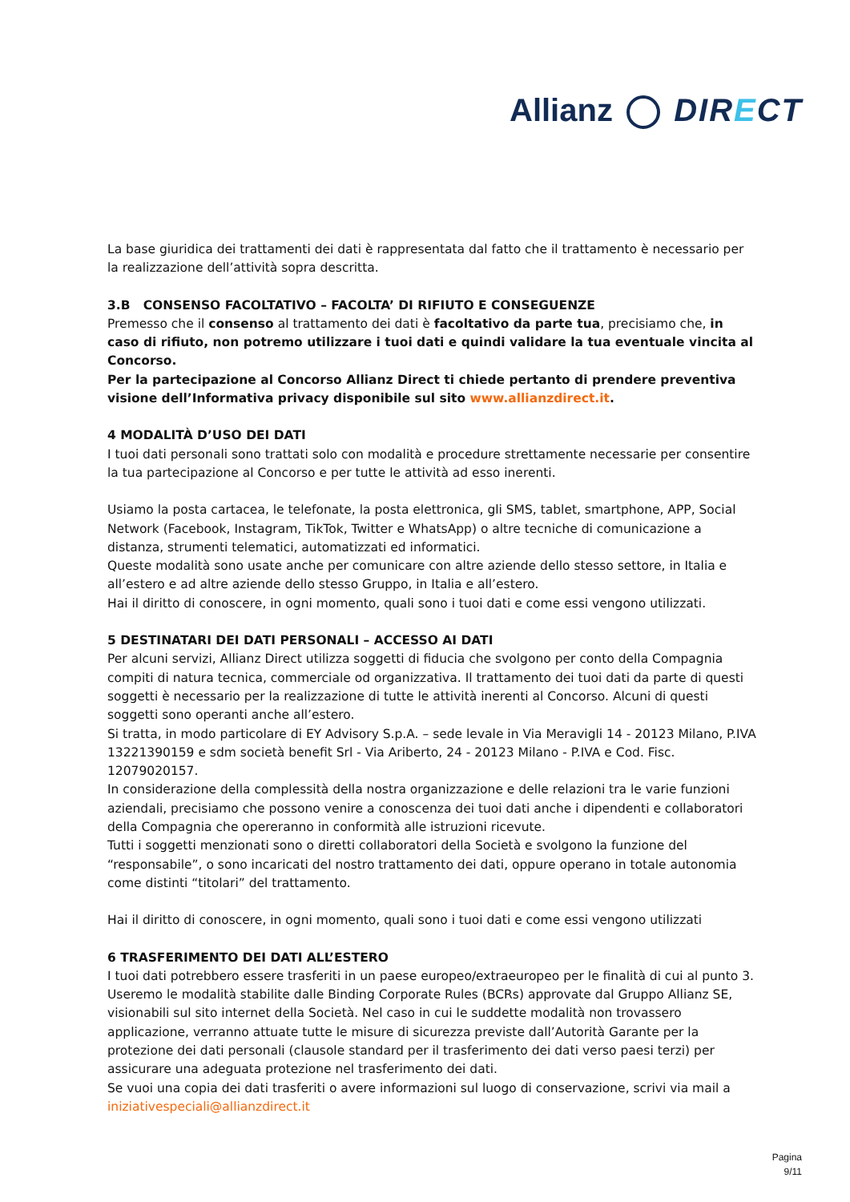Allianz DIRECT
La base giuridica dei trattamenti dei dati è rappresentata dal fatto che il trattamento è necessario per la realizzazione dell’attività sopra descritta.
3.B CONSENSO FACOLTATIVO – FACOLTA’ DI RIFIUTO E CONSEGUENZE
Premesso che il consenso al trattamento dei dati è facoltativo da parte tua, precisiamo che, in caso di rifiuto, non potremo utilizzare i tuoi dati e quindi validare la tua eventuale vincita al Concorso.
Per la partecipazione al Concorso Allianz Direct ti chiede pertanto di prendere preventiva visione dell’Informativa privacy disponibile sul sito www.allianzdirect.it.
4 MODALITÀ D’USO DEI DATI
I tuoi dati personali sono trattati solo con modalità e procedure strettamente necessarie per consentire la tua partecipazione al Concorso e per tutte le attività ad esso inerenti.
Usiamo la posta cartacea, le telefonate, la posta elettronica, gli SMS, tablet, smartphone, APP, Social Network (Facebook, Instagram, TikTok, Twitter e WhatsApp) o altre tecniche di comunicazione a distanza, strumenti telematici, automatizzati ed informatici.
Queste modalità sono usate anche per comunicare con altre aziende dello stesso settore, in Italia e all’estero e ad altre aziende dello stesso Gruppo, in Italia e all’estero.
Hai il diritto di conoscere, in ogni momento, quali sono i tuoi dati e come essi vengono utilizzati.
5 DESTINATARI DEI DATI PERSONALI – ACCESSO AI DATI
Per alcuni servizi, Allianz Direct utilizza soggetti di fiducia che svolgono per conto della Compagnia compiti di natura tecnica, commerciale od organizzativa. Il trattamento dei tuoi dati da parte di questi soggetti è necessario per la realizzazione di tutte le attività inerenti al Concorso. Alcuni di questi soggetti sono operanti anche all’estero.
Si tratta, in modo particolare di EY Advisory S.p.A. – sede levale in Via Meravigli 14 - 20123 Milano, P.IVA 13221390159 e sdm società benefit Srl - Via Ariberto, 24 - 20123 Milano - P.IVA e Cod. Fisc. 12079020157.
In considerazione della complessità della nostra organizzazione e delle relazioni tra le varie funzioni aziendali, precisiamo che possono venire a conoscenza dei tuoi dati anche i dipendenti e collaboratori della Compagnia che opereranno in conformità alle istruzioni ricevute.
Tutti i soggetti menzionati sono o diretti collaboratori della Società e svolgono la funzione del “responsabile”, o sono incaricati del nostro trattamento dei dati, oppure operano in totale autonomia come distinti “titolari” del trattamento.
Hai il diritto di conoscere, in ogni momento, quali sono i tuoi dati e come essi vengono utilizzati
6 TRASFERIMENTO DEI DATI ALL’ESTERO
I tuoi dati potrebbero essere trasferiti in un paese europeo/extraeuropeo per le finalità di cui al punto 3. Useremo le modalità stabilite dalle Binding Corporate Rules (BCRs) approvate dal Gruppo Allianz SE, visionabili sul sito internet della Società. Nel caso in cui le suddette modalità non trovassero applicazione, verranno attuate tutte le misure di sicurezza previste dall’Autorità Garante per la protezione dei dati personali (clausole standard per il trasferimento dei dati verso paesi terzi) per assicurare una adeguata protezione nel trasferimento dei dati.
Se vuoi una copia dei dati trasferiti o avere informazioni sul luogo di conservazione, scrivi via mail a iniziativespeciali@allianzdirect.it
Pagina
9/11